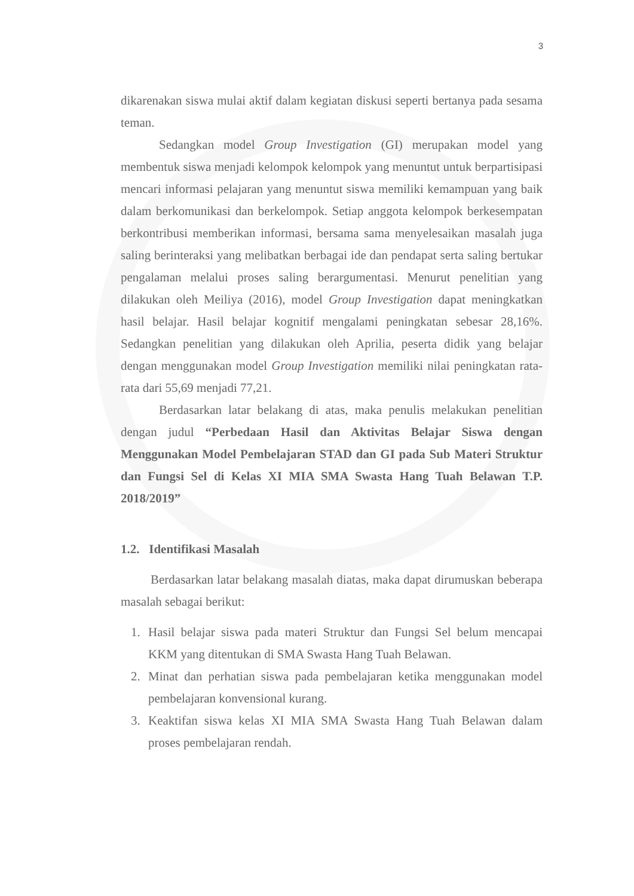3
dikarenakan siswa mulai aktif dalam kegiatan diskusi seperti bertanya pada sesama teman.
Sedangkan model Group Investigation (GI) merupakan model yang membentuk siswa menjadi kelompok kelompok yang menuntut untuk berpartisipasi mencari informasi pelajaran yang menuntut siswa memiliki kemampuan yang baik dalam berkomunikasi dan berkelompok. Setiap anggota kelompok berkesempatan berkontribusi memberikan informasi, bersama sama menyelesaikan masalah juga saling berinteraksi yang melibatkan berbagai ide dan pendapat serta saling bertukar pengalaman melalui proses saling berargumentasi. Menurut penelitian yang dilakukan oleh Meiliya (2016), model Group Investigation dapat meningkatkan hasil belajar. Hasil belajar kognitif mengalami peningkatan sebesar 28,16%. Sedangkan penelitian yang dilakukan oleh Aprilia, peserta didik yang belajar dengan menggunakan model Group Investigation memiliki nilai peningkatan rata-rata dari 55,69 menjadi 77,21.
Berdasarkan latar belakang di atas, maka penulis melakukan penelitian dengan judul “Perbedaan Hasil dan Aktivitas Belajar Siswa dengan Menggunakan Model Pembelajaran STAD dan GI pada Sub Materi Struktur dan Fungsi Sel di Kelas XI MIA SMA Swasta Hang Tuah Belawan T.P. 2018/2019”
1.2. Identifikasi Masalah
Berdasarkan latar belakang masalah diatas, maka dapat dirumuskan beberapa masalah sebagai berikut:
1. Hasil belajar siswa pada materi Struktur dan Fungsi Sel belum mencapai KKM yang ditentukan di SMA Swasta Hang Tuah Belawan.
2. Minat dan perhatian siswa pada pembelajaran ketika menggunakan model pembelajaran konvensional kurang.
3. Keaktifan siswa kelas XI MIA SMA Swasta Hang Tuah Belawan dalam proses pembelajaran rendah.